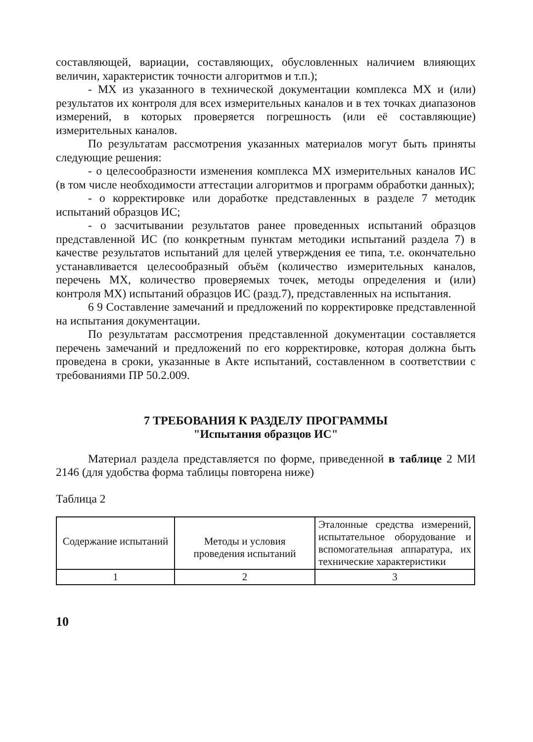составляющей, вариации, составляющих, обусловленных наличием влияющих величин, характеристик точности алгоритмов и т.п.);
- МХ из указанного в технической документации комплекса МХ и (или) результатов их контроля для всех измерительных каналов и в тех точках диапазонов измерений, в которых проверяется погрешность (или её составляющие) измерительных каналов.
По результатам рассмотрения указанных материалов могут быть приняты следующие решения:
- о целесообразности изменения комплекса МХ измерительных каналов ИС (в том числе необходимости аттестации алгоритмов и программ обработки данных);
- о корректировке или доработке представленных в разделе 7 методик испытаний образцов ИС;
- о засчитывании результатов ранее проведенных испытаний образцов представленной ИС (по конкретным пунктам методики испытаний раздела 7) в качестве результатов испытаний для целей утверждения ее типа, т.е. окончательно устанавливается целесообразный объём (количество измерительных каналов, перечень МХ, количество проверяемых точек, методы определения и (или) контроля МХ) испытаний образцов ИС (разд.7), представленных на испытания.
6 9 Составление замечаний и предложений по корректировке представленной на испытания документации.
По результатам рассмотрения представленной документации составляется перечень замечаний и предложений по его корректировке, которая должна быть проведена в сроки, указанные в Акте испытаний, составленном в соответствии с требованиями ПР 50.2.009.
7 ТРЕБОВАНИЯ К РАЗДЕЛУ ПРОГРАММЫ
"Испытания образцов ИС"
Материал раздела представляется по форме, приведенной в таблице 2 МИ 2146 (для удобства форма таблицы повторена ниже)
Таблица 2
| Содержание испытаний | Методы и условия проведения испытаний | Эталонные средства измерений, испытательное оборудование и вспомогательная аппаратура, их технические характеристики |
| 1 | 2 | 3 |
10